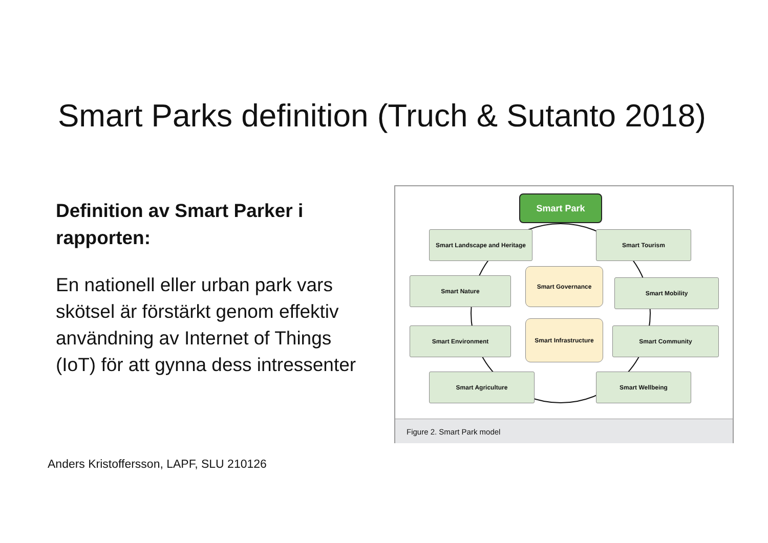Smart Parks definition (Truch & Sutanto 2018)
Definition av Smart Parker i rapporten:
En nationell eller urban park vars skötsel är förstärkt genom effektiv användning av Internet of Things (IoT) för att gynna dess intressenter
Smart Park
Smart Landscape and Heritage Smart Tourism
Smart Nature
Smart Governance
Smart Mobility
Smart Environment
Smart Infrastructure
Smart Community
Smart Agriculture Smart Wellbeing
Figure 2. Smart Park model
Anders Kristoffersson, LAPF, SLU 210126